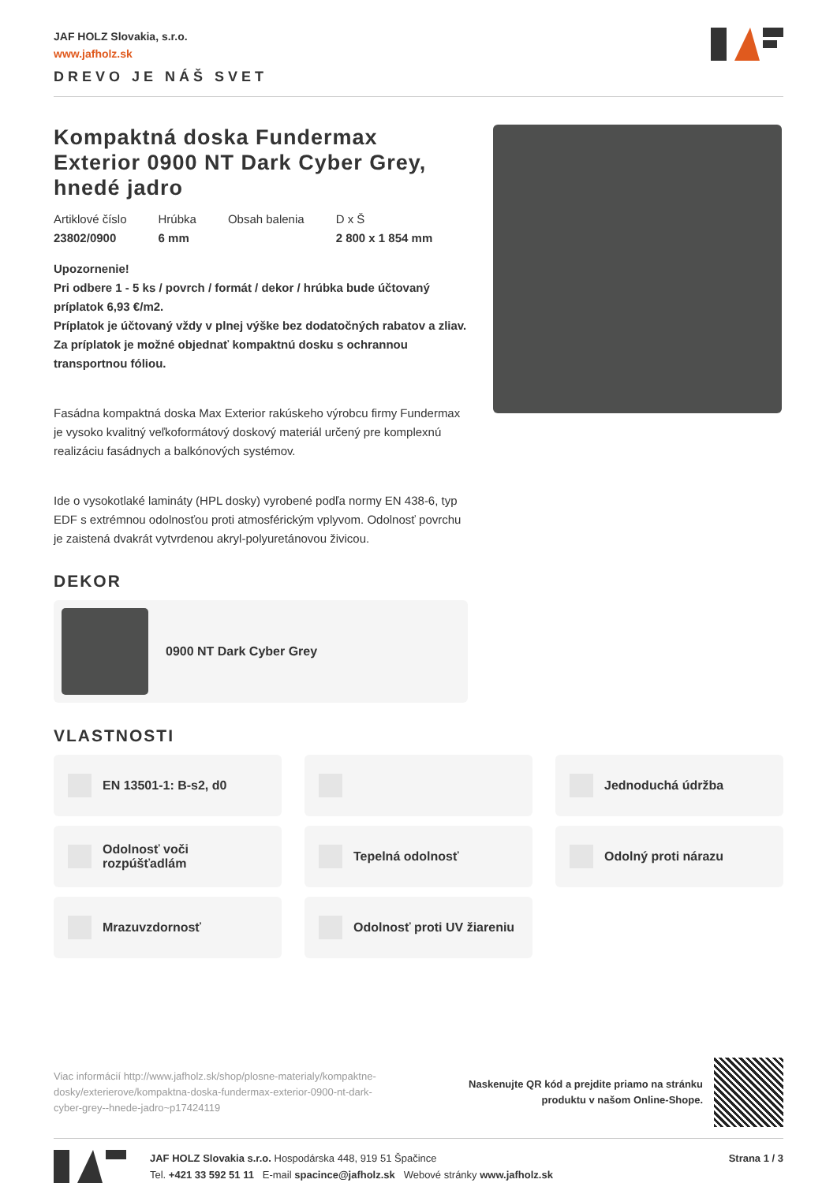JAF HOLZ Slovakia, s.r.o.
www.jafholz.sk
DREVO JE NÁŠ SVET
Kompaktná doska Fundermax Exterior 0900 NT Dark Cyber Grey, hnedé jadro
Artiklové číslo
23802/0900
Hrúbka
6 mm
Obsah balenia
D x Š
2 800 x 1 854 mm
Upozornenie!
Pri odbere 1 - 5 ks / povrch / formát / dekor / hrúbka bude účtovaný príplatok 6,93 €/m2.
Príplatok je účtovaný vždy v plnej výške bez dodatočných rabatov a zliav.
Za príplatok je možné objednať kompaktnú dosku s ochrannou transportnou fóliou.
Fasádna kompaktná doska Max Exterior rakúskeho výrobcu firmy Fundermax je vysoko kvalitný veľkoformátový doskový materiál určený pre komplexnú realizáciu fasádnych a balkónových systémov.
Ide o vysokotlaké lamináty (HPL dosky) vyrobené podľa normy EN 438-6, typ EDF s extrémnou odolnosťou proti atmosférickým vplyvom. Odolnosť povrchu je zaistená dvakrát vytvrdenou akryl-polyuretánovou živicou.
DEKOR
0900 NT Dark Cyber Grey
VLASTNOSTI
EN 13501-1: B-s2, d0
Jednoduchá údržba
Odolnosť voči rozpúšťadlám
Tepelná odolnosť
Odolný proti nárazu
Mrazuvzdornosť
Odolnosť proti UV žiareniu
Viac informácií http://www.jafholz.sk/shop/plosne-materialy/kompaktne-dosky/exterierove/kompaktna-doska-fundermax-exterior-0900-nt-dark-cyber-grey--hnede-jadro~p17424119
Naskenujte QR kód a prejdite priamo na stránku
produktu v našom Online-Shope.
JAF HOLZ Slovakia s.r.o. Hospodárska 448, 919 51 Špačince
Tel. +421 33 592 51 11 E-mail spacince@jafholz.sk Webové stránky www.jafholz.sk
Strana 1 / 3